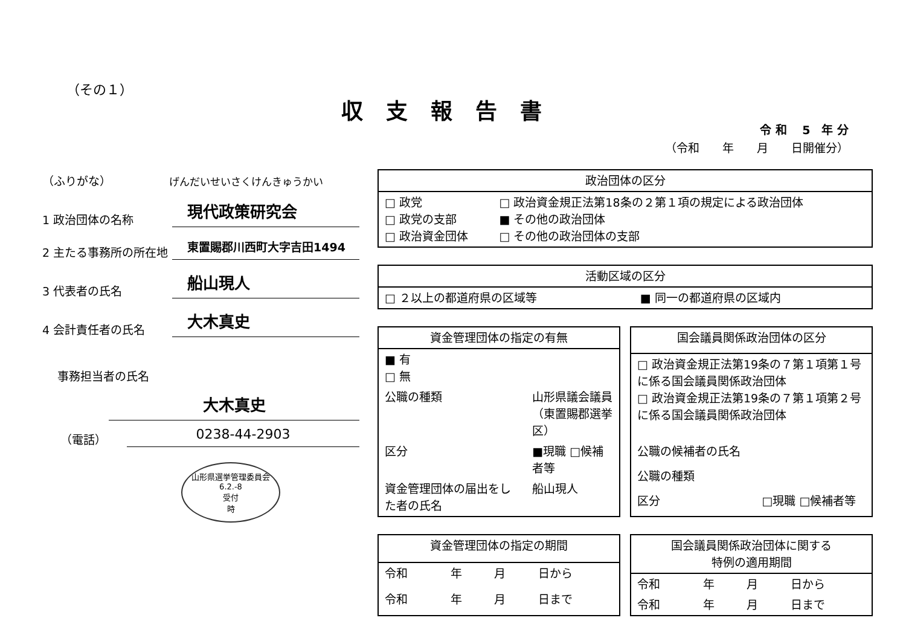（その１）
収支報告書
令 和　 5　年 分
（令和　　年　　月　　日開催分）
（ふりがな）
げんだいせいさくけんきゅうかい
1 政治団体の名称
現代政策研究会
2 主たる事務所の所在地
東置賜郡川西町大字吉田1494
3 代表者の氏名
船山現人
4 会計責任者の氏名
大木真史
事務担当者の氏名
大木真史
（電話）
0238-44-2903
山形県選挙管理委員会
6.2.-8
受付
時
| 政治団体の区分 | |
| --- | --- |
| □ 政党 □ 政党の支部 □ 政治資金団体 | □ 政治資金規正法第18条の２第１項の規定による政治団体 ■ その他の政治団体 □ その他の政治団体の支部 |
| 活動区域の区分 | |
| --- | --- |
| □ ２以上の都道府県の区域等 | ■ 同一の都道府県の区域内 |
| 資金管理団体の指定の有無 | |
| --- | --- |
| ■ 有 □ 無 | |
| 公職の種類 | 山形県議会議員 （東置賜郡選挙区） |
| 区分 | ■現職 □候補者等 |
| 資金管理団体の届出をした者の氏名 | 船山現人 |
| 国会議員関係政治団体の区分 | |
| --- | --- |
| □ 政治資金規正法第19条の７第１項第１号に係る国会議員関係政治団体 □ 政治資金規正法第19条の７第１項第２号に係る国会議員関係政治団体 | |
| 公職の候補者の氏名 | |
| 公職の種類 | |
| 区分 | □現職 □候補者等 |
| 資金管理団体の指定の期間 | | | |
| --- | --- | --- | --- |
| 令和 | 年 | 月 | 日から |
| 令和 | 年 | 月 | 日まで |
| 国会議員関係政治団体に関する 特例の適用期間 | | | |
| --- | --- | --- | --- |
| 令和 | 年 | 月 | 日から |
| 令和 | 年 | 月 | 日まで |